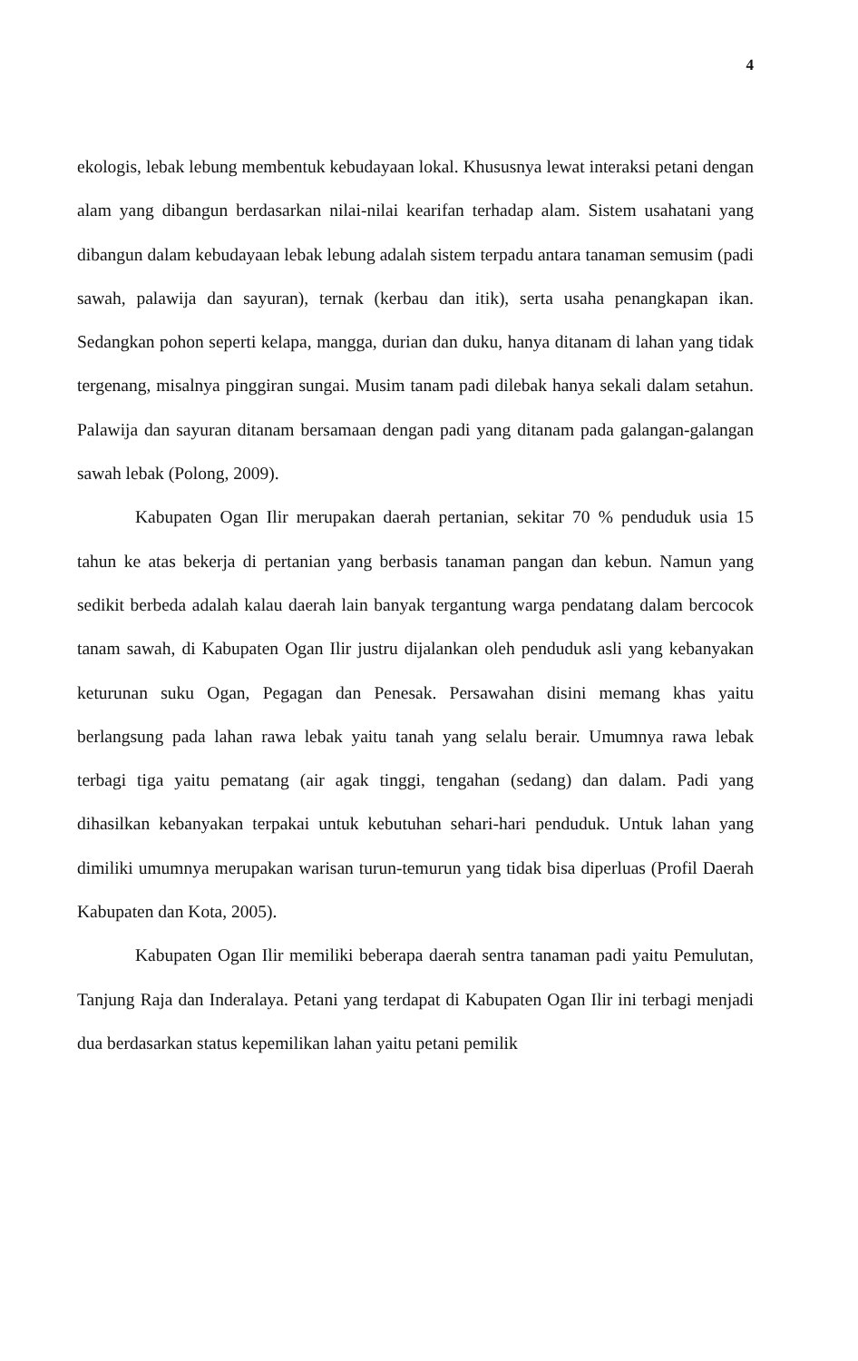4
ekologis, lebak lebung membentuk kebudayaan lokal. Khususnya lewat interaksi petani dengan alam yang dibangun berdasarkan nilai-nilai kearifan terhadap alam. Sistem usahatani yang dibangun dalam kebudayaan lebak lebung adalah sistem terpadu antara tanaman semusim (padi sawah, palawija dan sayuran), ternak (kerbau dan itik), serta usaha penangkapan ikan. Sedangkan pohon seperti kelapa, mangga, durian dan duku, hanya ditanam di lahan yang tidak tergenang, misalnya pinggiran sungai. Musim tanam padi dilebak hanya sekali dalam setahun. Palawija dan sayuran ditanam bersamaan dengan padi yang ditanam pada galangan-galangan sawah lebak (Polong, 2009).
Kabupaten Ogan Ilir merupakan daerah pertanian, sekitar 70 % penduduk usia 15 tahun ke atas bekerja di pertanian yang berbasis tanaman pangan dan kebun. Namun yang sedikit berbeda adalah kalau daerah lain banyak tergantung warga pendatang dalam bercocok tanam sawah, di Kabupaten Ogan Ilir justru dijalankan oleh penduduk asli yang kebanyakan keturunan suku Ogan, Pegagan dan Penesak. Persawahan disini memang khas yaitu berlangsung pada lahan rawa lebak yaitu tanah yang selalu berair. Umumnya rawa lebak terbagi tiga yaitu pematang (air agak tinggi, tengahan (sedang) dan dalam. Padi yang dihasilkan kebanyakan terpakai untuk kebutuhan sehari-hari penduduk. Untuk lahan yang dimiliki umumnya merupakan warisan turun-temurun yang tidak bisa diperluas (Profil Daerah Kabupaten dan Kota, 2005).
Kabupaten Ogan Ilir memiliki beberapa daerah sentra tanaman padi yaitu Pemulutan, Tanjung Raja dan Inderalaya. Petani yang terdapat di Kabupaten Ogan Ilir ini terbagi menjadi dua berdasarkan status kepemilikan lahan yaitu petani pemilik